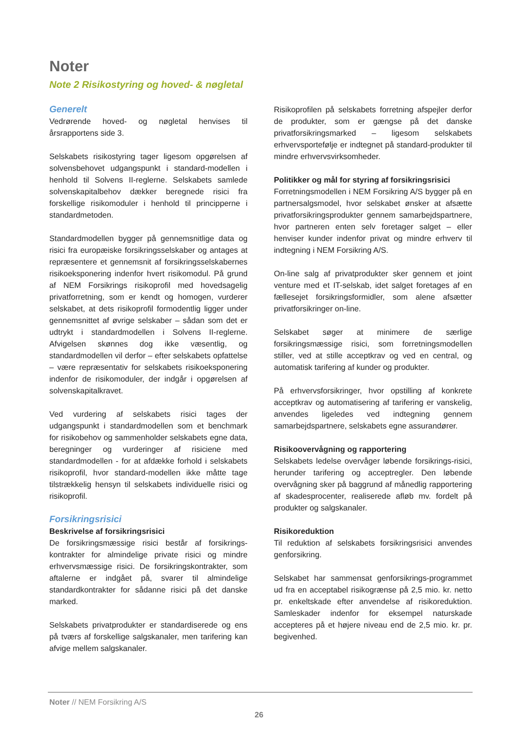Noter
Note 2 Risikostyring og hoved- & nøgletal
Generelt
Vedrørende hoved- og nøgletal henvises til årsrapportens side 3.
Selskabets risikostyring tager ligesom opgørelsen af solvensbehovet udgangspunkt i standard-modellen i henhold til Solvens II-reglerne. Selskabets samlede solvenskapitalbehov dækker beregnede risici fra forskellige risikomoduler i henhold til principperne i standardmetoden.
Standardmodellen bygger på gennemsnitlige data og risici fra europæiske forsikringsselskaber og antages at repræsentere et gennemsnit af forsikringsselskabernes risikoeksponering indenfor hvert risikomodul. På grund af NEM Forsikrings risikoprofil med hovedsagelig privatforretning, som er kendt og homogen, vurderer selskabet, at dets risikoprofil formodentlig ligger under gennemsnittet af øvrige selskaber – sådan som det er udtrykt i standardmodellen i Solvens II-reglerne. Afvigelsen skønnes dog ikke væsentlig, og standardmodellen vil derfor – efter selskabets opfattelse – være repræsentativ for selskabets risikoeksponering indenfor de risikomoduler, der indgår i opgørelsen af solvenskapitalkravet.
Ved vurdering af selskabets risici tages der udgangspunkt i standardmodellen som et benchmark for risikobehov og sammenholder selskabets egne data, beregninger og vurderinger af risiciene med standardmodellen - for at afdække forhold i selskabets risikoprofil, hvor standard-modellen ikke måtte tage tilstrækkelig hensyn til selskabets individuelle risici og risikoprofil.
Forsikringsrisici
Beskrivelse af forsikringsrisici
De forsikringsmæssige risici består af forsikrings-kontrakter for almindelige private risici og mindre erhvervsmæssige risici. De forsikringskontrakter, som aftalerne er indgået på, svarer til almindelige standardkontrakter for sådanne risici på det danske marked.
Selskabets privatprodukter er standardiserede og ens på tværs af forskellige salgskanaler, men tarifering kan afvige mellem salgskanaler.
Risikoprofilen på selskabets forretning afspejler derfor de produkter, som er gængse på det danske privatforsikringsmarked – ligesom selskabets erhvervsportefølje er indtegnet på standard-produkter til mindre erhvervsvirksomheder.
Politikker og mål for styring af forsikringsrisici
Forretningsmodellen i NEM Forsikring A/S bygger på en partnersalgsmodel, hvor selskabet ønsker at afsætte privatforsikringsprodukter gennem samarbejdspartnere, hvor partneren enten selv foretager salget – eller henviser kunder indenfor privat og mindre erhverv til indtegning i NEM Forsikring A/S.
On-line salg af privatprodukter sker gennem et joint venture med et IT-selskab, idet salget foretages af en fællesejet forsikringsformidler, som alene afsætter privatforsikringer on-line.
Selskabet søger at minimere de særlige forsikringsmæssige risici, som forretningsmodellen stiller, ved at stille acceptkrav og ved en central, og automatisk tarifering af kunder og produkter.
På erhvervsforsikringer, hvor opstilling af konkrete acceptkrav og automatisering af tarifering er vanskelig, anvendes ligeledes ved indtegning gennem samarbejdspartnere, selskabets egne assurandører.
Risikoovervågning og rapportering
Selskabets ledelse overvåger løbende forsikrings-risici, herunder tarifering og acceptregler. Den løbende overvågning sker på baggrund af månedlig rapportering af skadesprocenter, realiserede afløb mv. fordelt på produkter og salgskanaler.
Risikoreduktion
Til reduktion af selskabets forsikringsrisici anvendes genforsikring.
Selskabet har sammensat genforsikrings-programmet ud fra en acceptabel risikogrænse på 2,5 mio. kr. netto pr. enkeltskade efter anvendelse af risikoreduktion. Samleskader indenfor for eksempel naturskade accepteres på et højere niveau end de 2,5 mio. kr. pr. begivenhed.
Noter // NEM Forsikring A/S
26